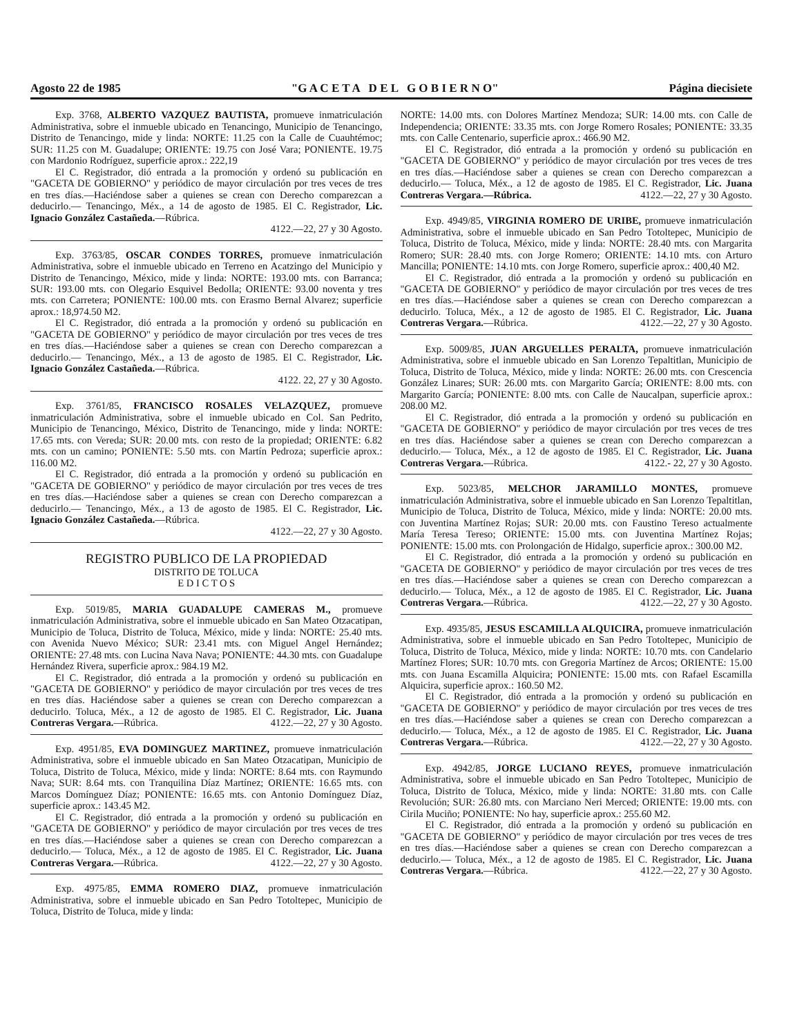Agosto 22 de 1985 "G A C E T A D E L G O B I E R N O" Página diecisiete
Exp. 3768, ALBERTO VAZQUEZ BAUTISTA, promueve inmatriculación Administrativa, sobre el inmueble ubicado en Tenancingo, Municipio de Tenancingo, Distrito de Tenancingo, mide y linda: NORTE: 11.25 con la Calle de Cuauhtémoc; SUR: 11.25 con M. Guadalupe; ORIENTE: 19.75 con José Vara; PONIENTE. 19.75 con Mardonio Rodríguez, superficie aprox.: 222,19
El C. Registrador, dió entrada a la promoción y ordenó su publicación en "GACETA DE GOBIERNO" y periódico de mayor circulación por tres veces de tres en tres días.—Haciéndose saber a quienes se crean con Derecho comparezcan a deducirlo.— Tenancingo, Méx., a 14 de agosto de 1985. El C. Registrador, Lic. Ignacio González Castañeda.—Rúbrica.
4122.—22, 27 y 30 Agosto.
Exp. 3763/85, OSCAR CONDES TORRES, promueve inmatriculación Administrativa, sobre el inmueble ubicado en Terreno en Acatzingo del Municipio y Distrito de Tenancingo, México, mide y linda: NORTE: 193.00 mts. con Barranca; SUR: 193.00 mts. con Olegario Esquivel Bedolla; ORIENTE: 93.00 noventa y tres mts. con Carretera; PONIENTE: 100.00 mts. con Erasmo Bernal Alvarez; superficie aprox.: 18,974.50 M2.
El C. Registrador, dió entrada a la promoción y ordenó su publicación en "GACETA DE GOBIERNO" y periódico de mayor circulación por tres veces de tres en tres días.—Haciéndose saber a quienes se crean con Derecho comparezcan a deducirlo.— Tenancingo, Méx., a 13 de agosto de 1985. El C. Registrador, Lic. Ignacio González Castañeda.—Rúbrica.
4122. 22, 27 y 30 Agosto.
Exp. 3761/85, FRANCISCO ROSALES VELAZQUEZ, promueve inmatriculación Administrativa, sobre el inmueble ubicado en Col. San Pedrito, Municipio de Tenancingo, México, Distrito de Tenancingo, mide y linda: NORTE: 17.65 mts. con Vereda; SUR: 20.00 mts. con resto de la propiedad; ORIENTE: 6.82 mts. con un camino; PONIENTE: 5.50 mts. con Martín Pedroza; superficie aprox.: 116.00 M2.
El C. Registrador, dió entrada a la promoción y ordenó su publicación en "GACETA DE GOBIERNO" y periódico de mayor circulación por tres veces de tres en tres días.—Haciéndose saber a quienes se crean con Derecho comparezcan a deducirlo.— Tenancingo, Méx., a 13 de agosto de 1985. El C. Registrador, Lic. Ignacio González Castañeda.—Rúbrica.
4122.—22, 27 y 30 Agosto.
REGISTRO PUBLICO DE LA PROPIEDAD
DISTRITO DE TOLUCA
E D I C T O S
Exp. 5019/85, MARIA GUADALUPE CAMERAS M., promueve inmatriculación Administrativa, sobre el inmueble ubicado en San Mateo Otzacatipan, Municipio de Toluca, Distrito de Toluca, México, mide y linda: NORTE: 25.40 mts. con Avenida Nuevo México; SUR: 23.41 mts. con Miguel Angel Hernández; ORIENTE: 27.48 mts. con Lucina Nava Nava; PONIENTE: 44.30 mts. con Guadalupe Hernández Rivera, superficie aprox.: 984.19 M2.
El C. Registrador, dió entrada a la promoción y ordenó su publicación en "GACETA DE GOBIERNO" y periódico de mayor circulación por tres veces de tres en tres días. Haciéndose saber a quienes se crean con Derecho comparezcan a deducirlo. Toluca, Méx., a 12 de agosto de 1985. El C. Registrador, Lic. Juana Contreras Vergara.—Rúbrica. 4122.—22, 27 y 30 Agosto.
Exp. 4951/85, EVA DOMINGUEZ MARTINEZ, promueve inmatriculación Administrativa, sobre el inmueble ubicado en San Mateo Otzacatipan, Municipio de Toluca, Distrito de Toluca, México, mide y linda: NORTE: 8.64 mts. con Raymundo Nava; SUR: 8.64 mts. con Tranquilina Díaz Martínez; ORIENTE: 16.65 mts. con Marcos Domínguez Díaz; PONIENTE: 16.65 mts. con Antonio Domínguez Díaz, superficie aprox.: 143.45 M2.
El C. Registrador, dió entrada a la promoción y ordenó su publicación en "GACETA DE GOBIERNO" y periódico de mayor circulación por tres veces de tres en tres días.—Haciéndose saber a quienes se crean con Derecho comparezcan a deducirlo.— Toluca, Méx., a 12 de agosto de 1985. El C. Registrador, Lic. Juana Contreras Vergara.—Rúbrica. 4122.—22, 27 y 30 Agosto.
Exp. 4975/85, EMMA ROMERO DIAZ, promueve inmatriculación Administrativa, sobre el inmueble ubicado en San Pedro Totoltepec, Municipio de Toluca, Distrito de Toluca, mide y linda:
NORTE: 14.00 mts. con Dolores Martínez Mendoza; SUR: 14.00 mts. con Calle de Independencia; ORIENTE: 33.35 mts. con Jorge Romero Rosales; PONIENTE: 33.35 mts. con Calle Centenario, superficie aprox.: 466.90 M2.
El C. Registrador, dió entrada a la promoción y ordenó su publicación en "GACETA DE GOBIERNO" y periódico de mayor circulación por tres veces de tres en tres días.—Haciéndose saber a quienes se crean con Derecho comparezcan a deducirlo.— Toluca, Méx., a 12 de agosto de 1985. El C. Registrador, Lic. Juana Contreras Vergara.—Rúbrica. 4122.—22, 27 y 30 Agosto.
Exp. 4949/85, VIRGINIA ROMERO DE URIBE, promueve inmatriculación Administrativa, sobre el inmueble ubicado en San Pedro Totoltepec, Municipio de Toluca, Distrito de Toluca, México, mide y linda: NORTE: 28.40 mts. con Margarita Romero; SUR: 28.40 mts. con Jorge Romero; ORIENTE: 14.10 mts. con Arturo Mancilla; PONIENTE: 14.10 mts. con Jorge Romero, superficie aprox.: 400,40 M2.
El C. Registrador, dió entrada a la promoción y ordenó su publicación en "GACETA DE GOBIERNO" y periódico de mayor circulación por tres veces de tres en tres días.—Haciéndose saber a quienes se crean con Derecho comparezcan a deducirlo. Toluca, Méx., a 12 de agosto de 1985. El C. Registrador, Lic. Juana Contreras Vergara.—Rúbrica. 4122.—22, 27 y 30 Agosto.
Exp. 5009/85, JUAN ARGUELLES PERALTA, promueve inmatriculación Administrativa, sobre el inmueble ubicado en San Lorenzo Tepaltitlan, Municipio de Toluca, Distrito de Toluca, México, mide y linda: NORTE: 26.00 mts. con Crescencia González Linares; SUR: 26.00 mts. con Margarito García; ORIENTE: 8.00 mts. con Margarito García; PONIENTE: 8.00 mts. con Calle de Naucalpan, superficie aprox.: 208.00 M2.
El C. Registrador, dió entrada a la promoción y ordenó su publicación en "GACETA DE GOBIERNO" y periódico de mayor circulación por tres veces de tres en tres días. Haciéndose saber a quienes se crean con Derecho comparezcan a deducirlo.— Toluca, Méx., a 12 de agosto de 1985. El C. Registrador, Lic. Juana Contreras Vergara.—Rúbrica. 4122.- 22, 27 y 30 Agosto.
Exp. 5023/85, MELCHOR JARAMILLO MONTES, promueve inmatriculación Administrativa, sobre el inmueble ubicado en San Lorenzo Tepaltitlan, Municipio de Toluca, Distrito de Toluca, México, mide y linda: NORTE: 20.00 mts. con Juventina Martínez Rojas; SUR: 20.00 mts. con Faustino Tereso actualmente María Teresa Tereso; ORIENTE: 15.00 mts. con Juventina Martínez Rojas; PONIENTE: 15.00 mts. con Prolongación de Hidalgo, superficie aprox.: 300.00 M2.
El C. Registrador, dió entrada a la promoción y ordenó su publicación en "GACETA DE GOBIERNO" y periódico de mayor circulación por tres veces de tres en tres días.—Haciéndose saber a quienes se crean con Derecho comparezcan a deducirlo.— Toluca, Méx., a 12 de agosto de 1985. El C. Registrador, Lic. Juana Contreras Vergara.—Rúbrica. 4122.—22, 27 y 30 Agosto.
Exp. 4935/85, JESUS ESCAMILLA ALQUICIRA, promueve inmatriculación Administrativa, sobre el inmueble ubicado en San Pedro Totoltepec, Municipio de Toluca, Distrito de Toluca, México, mide y linda: NORTE: 10.70 mts. con Candelario Martínez Flores; SUR: 10.70 mts. con Gregoria Martínez de Arcos; ORIENTE: 15.00 mts. con Juana Escamilla Alquicira; PONIENTE: 15.00 mts. con Rafael Escamilla Alquicira, superficie aprox.: 160.50 M2.
El C. Registrador, dió entrada a la promoción y ordenó su publicación en "GACETA DE GOBIERNO" y periódico de mayor circulación por tres veces de tres en tres días.—Haciéndose saber a quienes se crean con Derecho comparezcan a deducirlo.— Toluca, Méx., a 12 de agosto de 1985. El C. Registrador, Lic. Juana Contreras Vergara.—Rúbrica. 4122.—22, 27 y 30 Agosto.
Exp. 4942/85, JORGE LUCIANO REYES, promueve inmatriculación Administrativa, sobre el inmueble ubicado en San Pedro Totoltepec, Municipio de Toluca, Distrito de Toluca, México, mide y linda: NORTE: 31.80 mts. con Calle Revolución; SUR: 26.80 mts. con Marciano Neri Merced; ORIENTE: 19.00 mts. con Cirila Muciño; PONIENTE: No hay, superficie aprox.: 255.60 M2.
El C. Registrador, dió entrada a la promoción y ordenó su publicación en "GACETA DE GOBIERNO" y periódico de mayor circulación por tres veces de tres en tres días.—Haciéndose saber a quienes se crean con Derecho comparezcan a deducirlo.— Toluca, Méx., a 12 de agosto de 1985. El C. Registrador, Lic. Juana Contreras Vergara.—Rúbrica. 4122.—22, 27 y 30 Agosto.